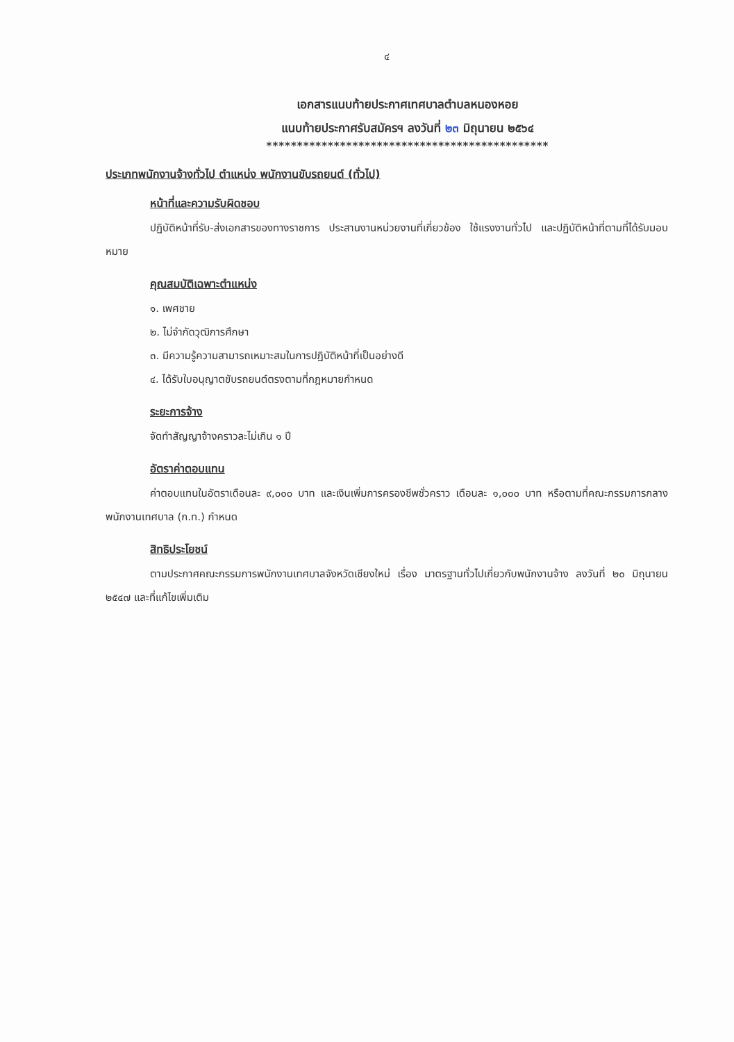๔
เอกสารแนบท้ายประกาศเทศบาลตำบลหนองหอย
แนบท้ายประกาศรับสมัครฯ ลงวันที่ ๒๓ มิถุนายน ๒๕๖๔
**********************************************
ประเภทพนักงานจ้างทั่วไป ตำแหน่ง พนักงานขับรถยนต์ (ทั่วไป)
หน้าที่และความรับผิดชอบ
ปฏิบัติหน้าที่รับ-ส่งเอกสารของทางราชการ ประสานงานหน่วยงานที่เกี่ยวข้อง ใช้แรงงานทั่วไป และปฏิบัติหน้าที่ตามที่ได้รับมอบหมาย
คุณสมบัติเฉพาะตำแหน่ง
๑. เพศชาย
๒. ไม่จำกัดวุฒิการศึกษา
๓. มีความรู้ความสามารถเหมาะสมในการปฏิบัติหน้าที่เป็นอย่างดี
๔. ได้รับใบอนุญาตขับรถยนต์ตรงตามที่กฎหมายกำหนด
ระยะการจ้าง
จัดทำสัญญาจ้างคราวละไม่เกิน ๑ ปี
อัตราค่าตอบแทน
ค่าตอบแทนในอัตราเดือนละ ๙,๐๐๐ บาท และเงินเพิ่มการครองชีพชั่วคราว เดือนละ ๑,๐๐๐ บาท หรือตามที่คณะกรรมการกลางพนักงานเทศบาล (ก.ท.) กำหนด
สิทธิประโยชน์
ตามประกาศคณะกรรมการพนักงานเทศบาลจังหวัดเชียงใหม่ เรื่อง มาตรฐานทั่วไปเกี่ยวกับพนักงานจ้าง ลงวันที่ ๒๐ มิถุนายน ๒๕๔๗ และที่แก้ไขเพิ่มเติม